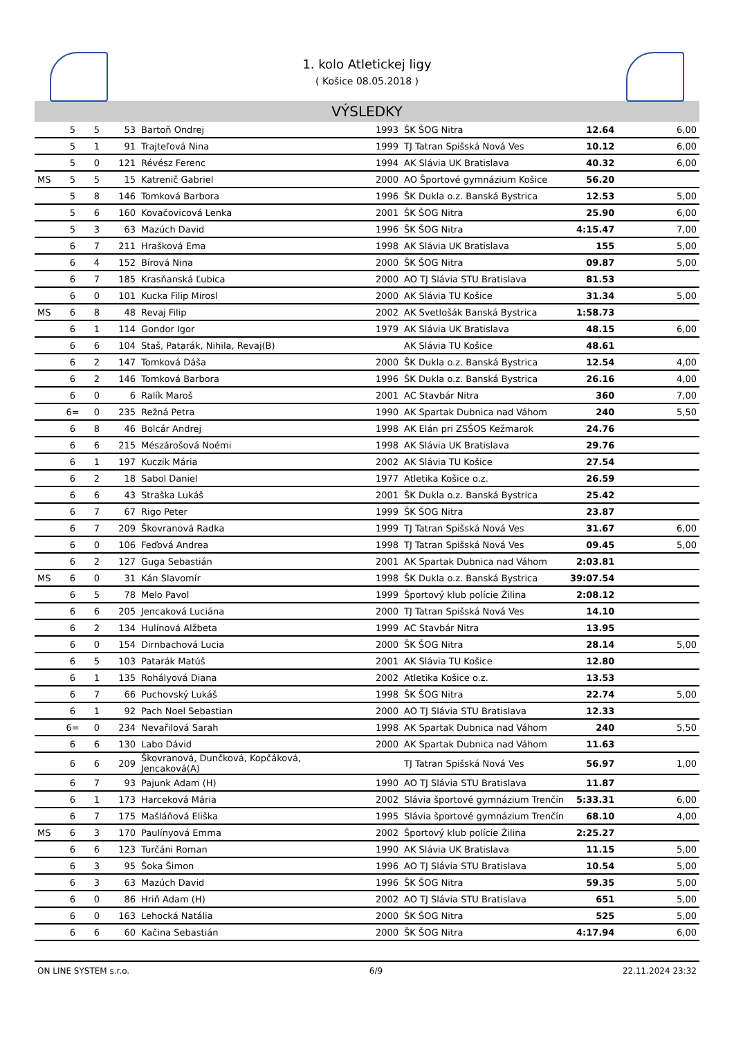1. kolo Atletickej ligy
( Košice 08.05.2018 )
VÝSLEDKY
| | 5 | 5 | 53 | Bartoň Ondrej | 1993 | ŠK ŠOG Nitra | 12.64 | 6,00 |
| | 5 | 1 | 91 | Trajteľová Nina | 1999 | TJ Tatran Spišská Nová Ves | 10.12 | 6,00 |
| | 5 | 0 | 121 | Révész Ferenc | 1994 | AK Slávia UK Bratislava | 40.32 | 6,00 |
| MS | 5 | 5 | 15 | Katrenič Gabriel | 2000 | AO Športové gymnázium Košice | 56.20 | |
| | 5 | 8 | 146 | Tomková Barbora | 1996 | ŠK Dukla o.z. Banská Bystrica | 12.53 | 5,00 |
| | 5 | 6 | 160 | Kovačovicová Lenka | 2001 | ŠK ŠOG Nitra | 25.90 | 6,00 |
| | 5 | 3 | 63 | Mazúch David | 1996 | ŠK ŠOG Nitra | 4:15.47 | 7,00 |
| | 6 | 7 | 211 | Hrašková Ema | 1998 | AK Slávia UK Bratislava | 155 | 5,00 |
| | 6 | 4 | 152 | Bírová Nina | 2000 | ŠK ŠOG Nitra | 09.87 | 5,00 |
| | 6 | 7 | 185 | Krasňanská Ľubica | 2000 | AO TJ Slávia STU Bratislava | 81.53 | |
| | 6 | 0 | 101 | Kucka Filip Mirosl | 2000 | AK Slávia TU Košice | 31.34 | 5,00 |
| MS | 6 | 8 | 48 | Revaj Filip | 2002 | AK Svetlošák Banská Bystrica | 1:58.73 | |
| | 6 | 1 | 114 | Gondor Igor | 1979 | AK Slávia UK Bratislava | 48.15 | 6,00 |
| | 6 | 6 | 104 | Staš, Patarák, Nihila, Revaj(B) | | AK Slávia TU Košice | 48.61 | |
| | 6 | 2 | 147 | Tomková Dáša | 2000 | ŠK Dukla o.z. Banská Bystrica | 12.54 | 4,00 |
| | 6 | 2 | 146 | Tomková Barbora | 1996 | ŠK Dukla o.z. Banská Bystrica | 26.16 | 4,00 |
| | 6 | 0 | 6 | Ralík Maroš | 2001 | AC Stavbár Nitra | 360 | 7,00 |
| | 6= | 0 | 235 | Režná Petra | 1990 | AK Spartak Dubnica nad Váhom | 240 | 5,50 |
| | 6 | 8 | 46 | Bolcár Andrej | 1998 | AK Elán pri ZSŠOS Kežmarok | 24.76 | |
| | 6 | 6 | 215 | Mészárošová Noémi | 1998 | AK Slávia UK Bratislava | 29.76 | |
| | 6 | 1 | 197 | Kuczik Mária | 2002 | AK Slávia TU Košice | 27.54 | |
| | 6 | 2 | 18 | Sabol Daniel | 1977 | Atletika Košice o.z. | 26.59 | |
| | 6 | 6 | 43 | Straška Lukáš | 2001 | ŠK Dukla o.z. Banská Bystrica | 25.42 | |
| | 6 | 7 | 67 | Rigo Peter | 1999 | ŠK ŠOG Nitra | 23.87 | |
| | 6 | 7 | 209 | Škovranová Radka | 1999 | TJ Tatran Spišská Nová Ves | 31.67 | 6,00 |
| | 6 | 0 | 106 | Feďová Andrea | 1998 | TJ Tatran Spišská Nová Ves | 09.45 | 5,00 |
| | 6 | 2 | 127 | Guga Sebastián | 2001 | AK Spartak Dubnica nad Váhom | 2:03.81 | |
| MS | 6 | 0 | 31 | Kán Slavomír | 1998 | ŠK Dukla o.z. Banská Bystrica | 39:07.54 | |
| | 6 | 5 | 78 | Melo Pavol | 1999 | Športový klub polície Žilina | 2:08.12 | |
| | 6 | 6 | 205 | Jencaková Luciána | 2000 | TJ Tatran Spišská Nová Ves | 14.10 | |
| | 6 | 2 | 134 | Hulínová Alžbeta | 1999 | AC Stavbár Nitra | 13.95 | |
| | 6 | 0 | 154 | Dirnbachová Lucia | 2000 | ŠK ŠOG Nitra | 28.14 | 5,00 |
| | 6 | 5 | 103 | Patarák Matúš | 2001 | AK Slávia TU Košice | 12.80 | |
| | 6 | 1 | 135 | Rohályová Diana | 2002 | Atletika Košice o.z. | 13.53 | |
| | 6 | 7 | 66 | Puchovský Lukáš | 1998 | ŠK ŠOG Nitra | 22.74 | 5,00 |
| | 6 | 1 | 92 | Pach Noel Sebastian | 2000 | AO TJ Slávia STU Bratislava | 12.33 | |
| | 6= | 0 | 234 | Nevařilová Sarah | 1998 | AK Spartak Dubnica nad Váhom | 240 | 5,50 |
| | 6 | 6 | 130 | Labo Dávid | 2000 | AK Spartak Dubnica nad Váhom | 11.63 | |
| | 6 | 6 | 209 | Škovranová, Dunčková, Kopčáková, Jencaková(A) | | TJ Tatran Spišská Nová Ves | 56.97 | 1,00 |
| | 6 | 7 | 93 | Pajunk Adam (H) | 1990 | AO TJ Slávia STU Bratislava | 11.87 | |
| | 6 | 1 | 173 | Harceková Mária | 2002 | Slávia športové gymnázium Trenčín | 5:33.31 | 6,00 |
| | 6 | 7 | 175 | Mašláňová Eliška | 1995 | Slávia športové gymnázium Trenčín | 68.10 | 4,00 |
| MS | 6 | 3 | 170 | Paulínyová Emma | 2002 | Športový klub polície Žilina | 2:25.27 | |
| | 6 | 6 | 123 | Turčáni Roman | 1990 | AK Slávia UK Bratislava | 11.15 | 5,00 |
| | 6 | 3 | 95 | Šoka Šimon | 1996 | AO TJ Slávia STU Bratislava | 10.54 | 5,00 |
| | 6 | 3 | 63 | Mazúch David | 1996 | ŠK ŠOG Nitra | 59.35 | 5,00 |
| | 6 | 0 | 86 | Hriň Adam (H) | 2002 | AO TJ Slávia STU Bratislava | 651 | 5,00 |
| | 6 | 0 | 163 | Lehocká Natália | 2000 | ŠK ŠOG Nitra | 525 | 5,00 |
| | 6 | 6 | 60 | Kačina Sebastián | 2000 | ŠK ŠOG Nitra | 4:17.94 | 6,00 |
ON LINE SYSTEM s.r.o. 6/9 22.11.2024 23:32